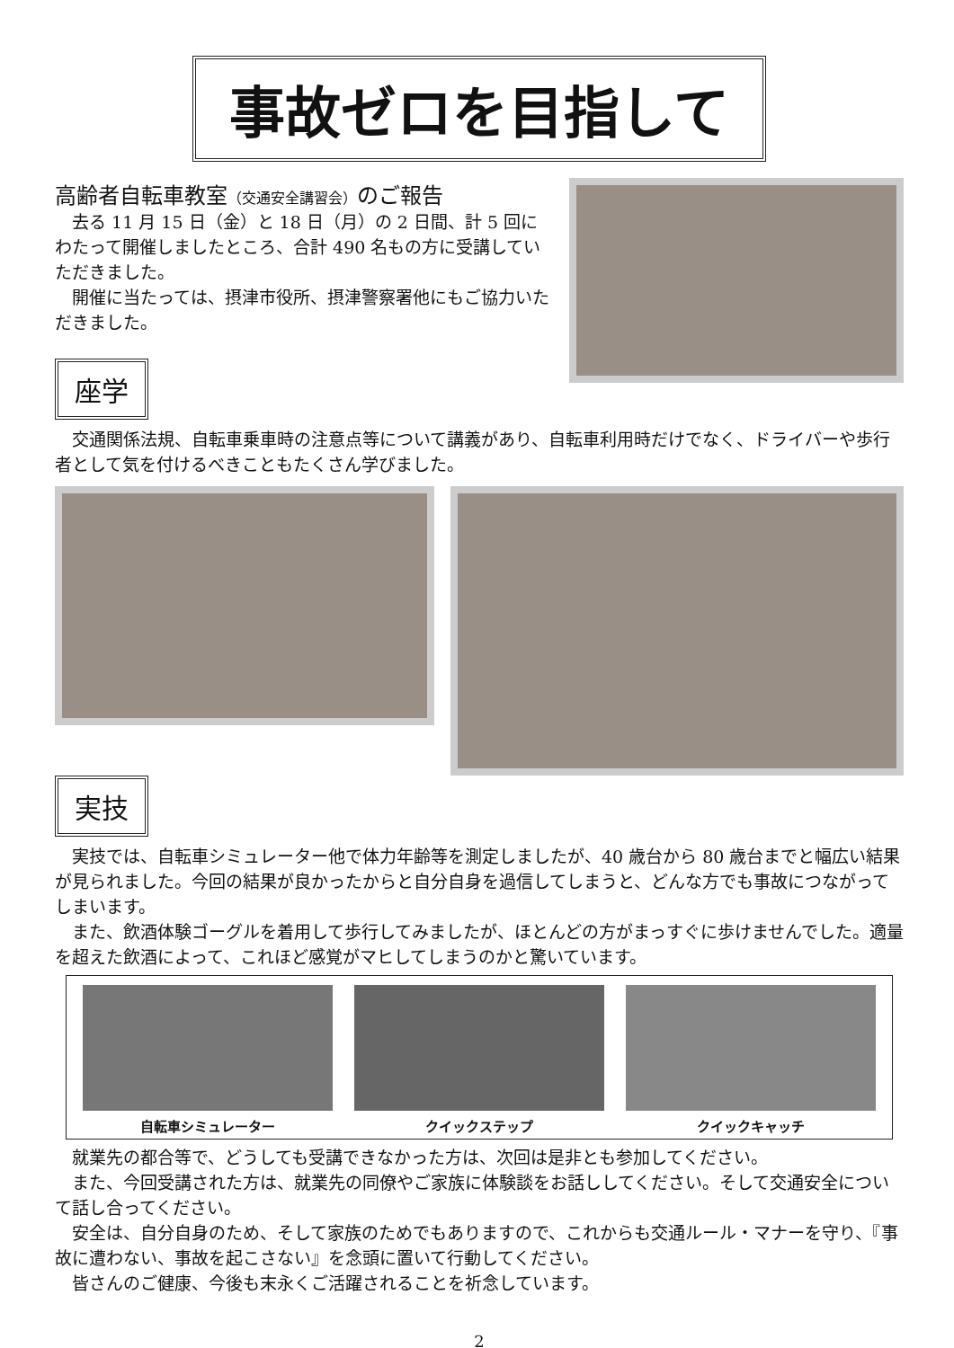事故ゼロを目指して
高齢者自転車教室（交通安全講習会）のご報告
去る 11 月 15 日（金）と 18 日（月）の 2 日間、計 5 回にわたって開催しましたところ、合計 490 名もの方に受講していただきました。
開催に当たっては、摂津市役所、摂津警察署他にもご協力いただきました。
座学
交通関係法規、自転車乗車時の注意点等について講義があり、自転車利用時だけでなく、ドライバーや歩行者として気を付けるべきこともたくさん学びました。
実技
実技では、自転車シミュレーター他で体力年齢等を測定しましたが、40 歳台から 80 歳台までと幅広い結果が見られました。今回の結果が良かったからと自分自身を過信してしまうと、どんな方でも事故につながってしまいます。
また、飲酒体験ゴーグルを着用して歩行してみましたが、ほとんどの方がまっすぐに歩けませんでした。適量を超えた飲酒によって、これほど感覚がマヒしてしまうのかと驚いています。
自転車シミュレーター クイックステップ クイックキャッチ
就業先の都合等で、どうしても受講できなかった方は、次回は是非とも参加してください。
また、今回受講された方は、就業先の同僚やご家族に体験談をお話ししてください。そして交通安全について話し合ってください。
安全は、自分自身のため、そして家族のためでもありますので、これからも交通ルール・マナーを守り、『事故に遭わない、事故を起こさない』を念頭に置いて行動してください。
皆さんのご健康、今後も末永くご活躍されることを祈念しています。
2